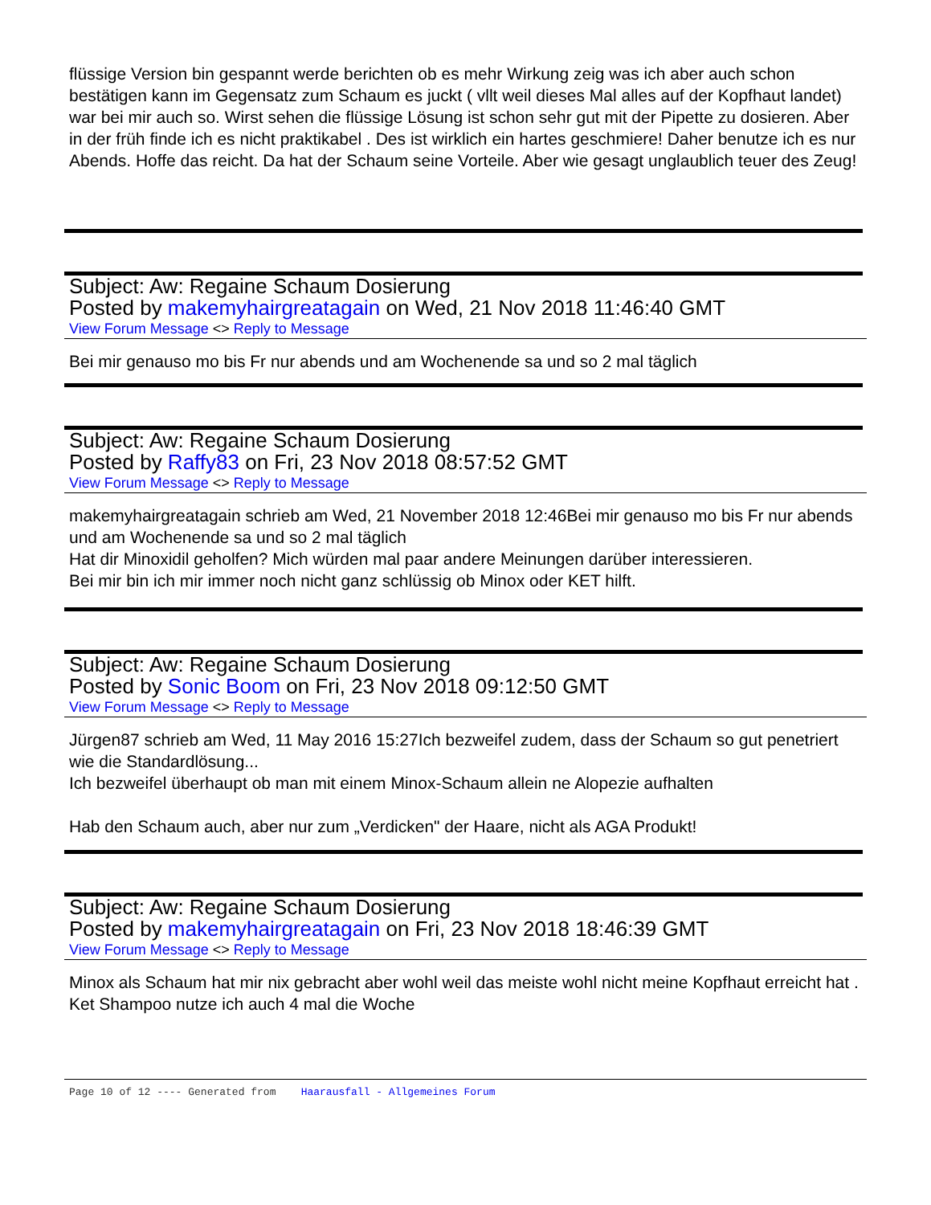flüssige Version bin gespannt werde berichten ob es mehr Wirkung zeig was ich aber auch schon bestätigen kann im Gegensatz zum Schaum es juckt ( vllt weil dieses Mal alles auf der Kopfhaut landet)
war bei mir auch so. Wirst sehen die flüssige Lösung ist schon sehr gut mit der Pipette zu dosieren. Aber in der früh finde ich es nicht praktikabel . Des ist wirklich ein hartes geschmiere! Daher benutze ich es nur Abends. Hoffe das reicht. Da hat der Schaum seine Vorteile. Aber wie gesagt unglaublich teuer des Zeug!
Subject: Aw: Regaine Schaum Dosierung
Posted by makemyhairgreatagain on Wed, 21 Nov 2018 11:46:40 GMT
View Forum Message <> Reply to Message
Bei mir genauso mo bis Fr nur abends und am Wochenende sa und so 2 mal täglich
Subject: Aw: Regaine Schaum Dosierung
Posted by Raffy83 on Fri, 23 Nov 2018 08:57:52 GMT
View Forum Message <> Reply to Message
makemyhairgreatagain schrieb am Wed, 21 November 2018 12:46Bei mir genauso mo bis Fr nur abends und am Wochenende sa und so 2 mal täglich
Hat dir Minoxidil geholfen? Mich würden mal paar andere Meinungen darüber interessieren.
Bei mir bin ich mir immer noch nicht ganz schlüssig ob Minox oder KET hilft.
Subject: Aw: Regaine Schaum Dosierung
Posted by Sonic Boom on Fri, 23 Nov 2018 09:12:50 GMT
View Forum Message <> Reply to Message
Jürgen87 schrieb am Wed, 11 May 2016 15:27Ich bezweifel zudem, dass der Schaum so gut penetriert wie die Standardlösung...
Ich bezweifel überhaupt ob man mit einem Minox-Schaum allein ne Alopezie aufhalten
Hab den Schaum auch, aber nur zum „Verdicken" der Haare, nicht als AGA Produkt!
Subject: Aw: Regaine Schaum Dosierung
Posted by makemyhairgreatagain on Fri, 23 Nov 2018 18:46:39 GMT
View Forum Message <> Reply to Message
Minox als Schaum hat mir nix gebracht aber wohl weil das meiste wohl nicht meine Kopfhaut erreicht hat . Ket Shampoo nutze ich auch 4 mal die Woche
Page 10 of 12 ---- Generated from Haarausfall - Allgemeines Forum